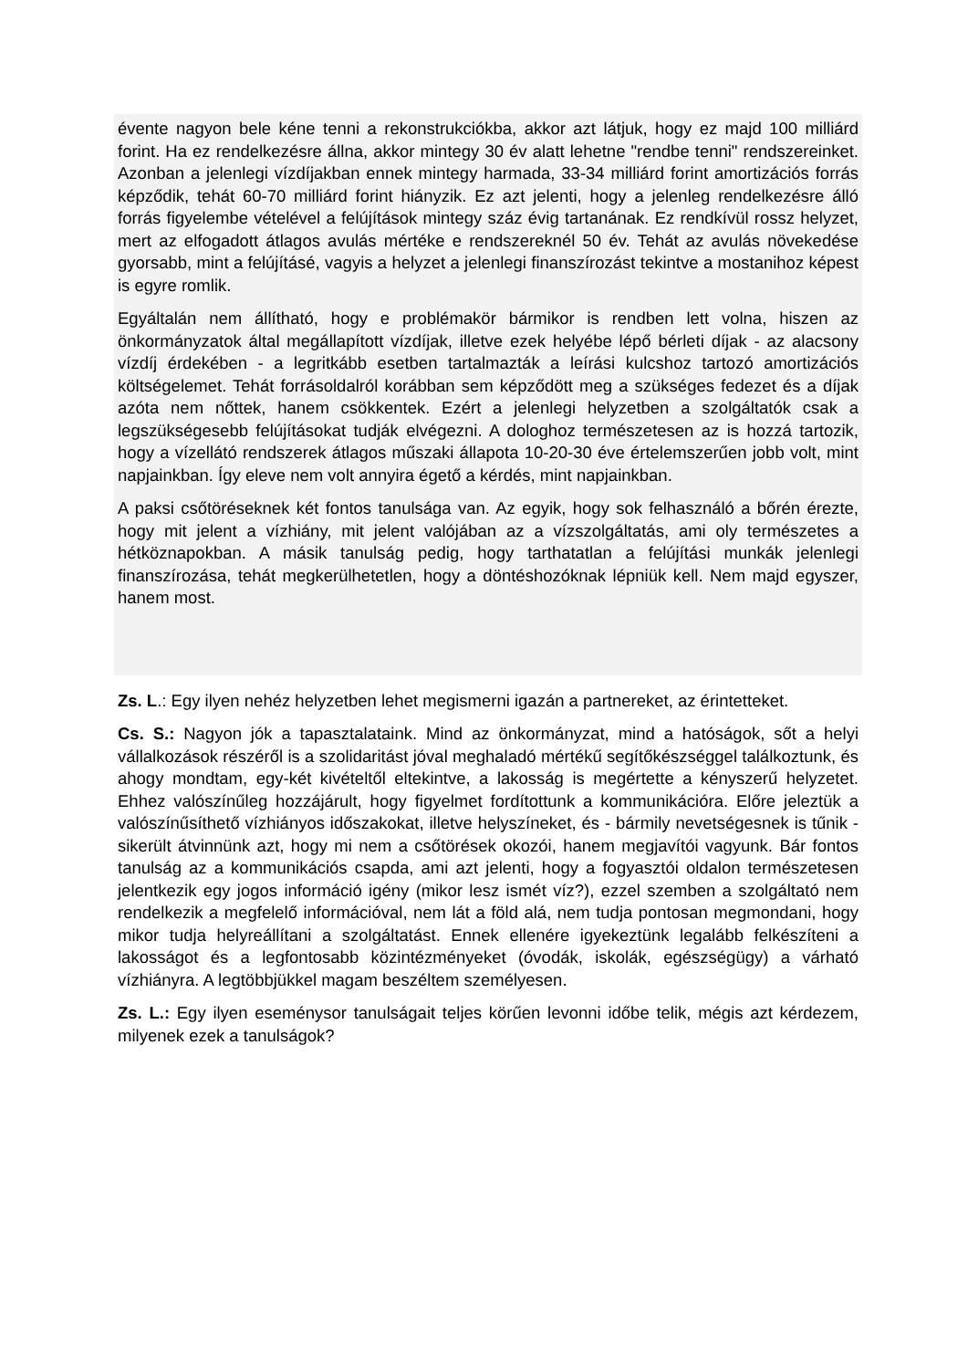évente nagyon bele kéne tenni a rekonstrukciókba, akkor azt látjuk, hogy ez majd 100 milliárd forint. Ha ez rendelkezésre állna, akkor mintegy 30 év alatt lehetne "rendbe tenni" rendszereinket. Azonban a jelenlegi vízdíjakban ennek mintegy harmada, 33-34 milliárd forint amortizációs forrás képződik, tehát 60-70 milliárd forint hiányzik. Ez azt jelenti, hogy a jelenleg rendelkezésre álló forrás figyelembe vételével a felújítások mintegy száz évig tartanának. Ez rendkívül rossz helyzet, mert az elfogadott átlagos avulás mértéke e rendszereknél 50 év. Tehát az avulás növekedése gyorsabb, mint a felújításé, vagyis a helyzet a jelenlegi finanszírozást tekintve a mostanihoz képest is egyre romlik.
Egyáltalán nem állítható, hogy e problémakör bármikor is rendben lett volna, hiszen az önkormányzatok által megállapított vízdíjak, illetve ezek helyébe lépő bérleti díjak - az alacsony vízdíj érdekében - a legritkább esetben tartalmazták a leírási kulcshoz tartozó amortizációs költségelemet. Tehát forrásoldalról korábban sem képződött meg a szükséges fedezet és a díjak azóta nem nőttek, hanem csökkentek. Ezért a jelenlegi helyzetben a szolgáltatók csak a legszükségesebb felújításokat tudják elvégezni. A dologhoz természetesen az is hozzá tartozik, hogy a vízellátó rendszerek átlagos műszaki állapota 10-20-30 éve értelemszerűen jobb volt, mint napjainkban. Így eleve nem volt annyira égető a kérdés, mint napjainkban.
A paksi csőtöréseknek két fontos tanulsága van. Az egyik, hogy sok felhasználó a bőrén érezte, hogy mit jelent a vízhiány, mit jelent valójában az a vízszolgáltatás, ami oly természetes a hétköznapokban. A másik tanulság pedig, hogy tarthatatlan a felújítási munkák jelenlegi finanszírozása, tehát megkerülhetetlen, hogy a döntéshozóknak lépniük kell. Nem majd egyszer, hanem most.
Zs. L.: Egy ilyen nehéz helyzetben lehet megismerni igazán a partnereket, az érintetteket.
Cs. S.: Nagyon jók a tapasztalataink. Mind az önkormányzat, mind a hatóságok, sőt a helyi vállalkozások részéről is a szolidaritást jóval meghaladó mértékű segítőkészséggel találkoztunk, és ahogy mondtam, egy-két kivételtől eltekintve, a lakosság is megértette a kényszerű helyzetet. Ehhez valószínűleg hozzájárult, hogy figyelmet fordítottunk a kommunikációra. Előre jeleztük a valószínűsíthető vízhiányos időszakokat, illetve helyszíneket, és - bármily nevetségesnek is tűnik - sikerült átvinnünk azt, hogy mi nem a csőtörések okozói, hanem megjavítói vagyunk. Bár fontos tanulság az a kommunikációs csapda, ami azt jelenti, hogy a fogyasztói oldalon természetesen jelentkezik egy jogos információ igény (mikor lesz ismét víz?), ezzel szemben a szolgáltató nem rendelkezik a megfelelő információval, nem lát a föld alá, nem tudja pontosan megmondani, hogy mikor tudja helyreállítani a szolgáltatást. Ennek ellenére igyekeztünk legalább felkészíteni a lakosságot és a legfontosabb közintézményeket (óvodák, iskolák, egészségügy) a várható vízhiányra. A legtöbbjükkel magam beszéltem személyesen.
Zs. L.: Egy ilyen eseménysor tanulságait teljes körűen levonni időbe telik, mégis azt kérdezem, milyenek ezek a tanulságok?